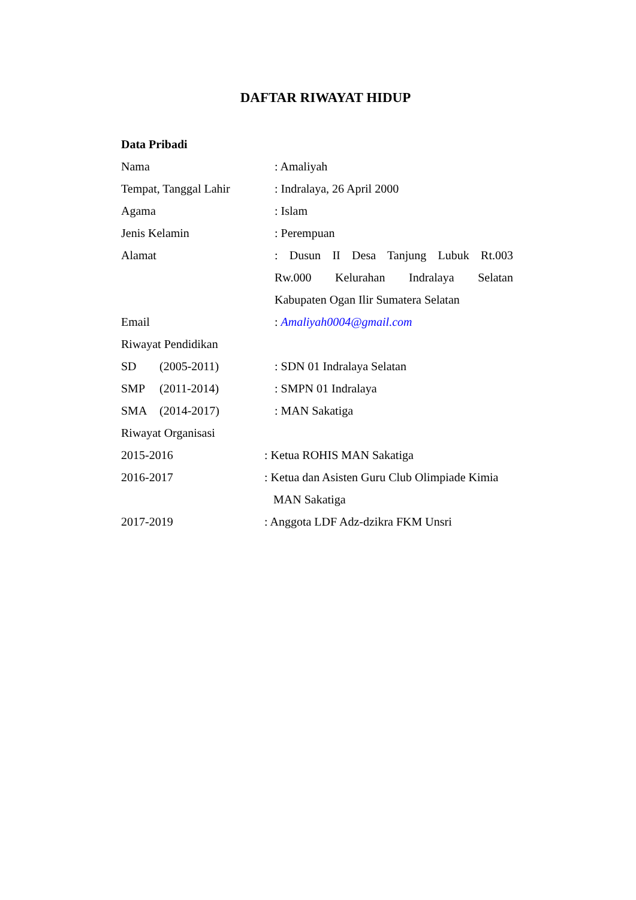DAFTAR RIWAYAT HIDUP
Data Pribadi
Nama : Amaliyah
Tempat, Tanggal Lahir : Indralaya, 26 April 2000
Agama : Islam
Jenis Kelamin : Perempuan
Alamat : Dusun II Desa Tanjung Lubuk Rt.003
Rw.000 Kelurahan Indralaya Selatan
Kabupaten Ogan Ilir Sumatera Selatan
Email : Amaliyah0004@gmail.com
Riwayat Pendidikan
SD (2005-2011) : SDN 01 Indralaya Selatan
SMP (2011-2014) : SMPN 01 Indralaya
SMA (2014-2017) : MAN Sakatiga
Riwayat Organisasi
2015-2016 : Ketua ROHIS MAN Sakatiga
2016-2017 : Ketua dan Asisten Guru Club Olimpiade Kimia
MAN Sakatiga
2017-2019 : Anggota LDF Adz-dzikra FKM Unsri